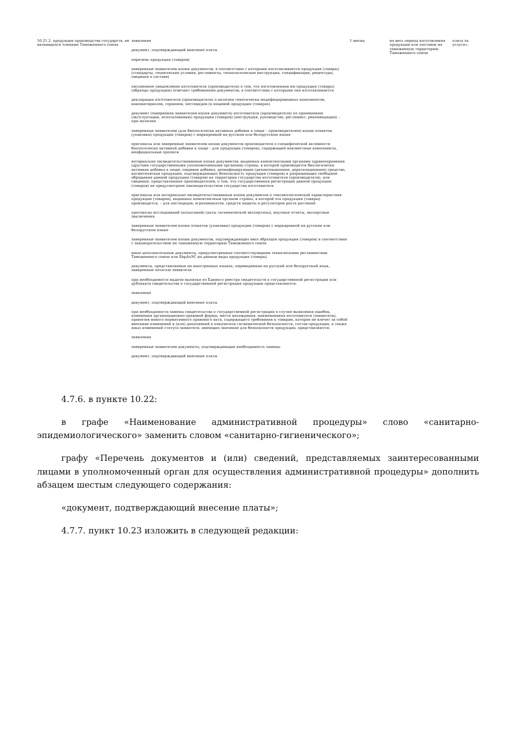| 10.21.2. продукции производства государств, не являющихся членами Таможенного союза | заявление документ, подтверждающий внесение платы перечень продукции (товаров) заверенные заявителем копии документов, в соответствии с которыми изготавливается продукция (товары) (стандарты, технические условия, регламенты, технологические инструкции, спецификации, рецептуры, сведения о составе) письменное уведомление изготовителя (производителя) о том, что изготовленная им продукция (товары) (образцы продукции) отвечает требованиям документов, в соответствии с которыми она изготавливается декларации изготовителя (производителя) о наличии генетически модифицированных компонентов, наноматериалов, гормонов, пестицидов (в пищевой продукции (товарах) документ (заверенная заявителем копия документа) изготовителя (производителя) по применению (эксплуатации, использованию) продукции (товаров) (инструкция, руководство, регламент, рекомендации) – при наличии заверенные заявителем (для биологически активных добавок к пище – производителем) копии этикеток (упаковки) продукции (товаров) с маркировкой на русском или белорусском языке оригиналы или заверенные заявителем копии документов производителя о специфической активности биологически активной добавки к пище – для продукции (товаров), содержащей неизвестные компоненты, неофициальные прописи нотариально засвидетельствованные копии документов, выданных компетентными органами здравоохранения (другими государственными уполномоченными органами) страны, в которой производятся биологически активная добавка к пище, пищевая добавка, дезинфицирующее (дезинсекционное, дератизационное) средство, косметическая продукция, подтверждающих безопасность продукции (товаров) и разрешающих свободное обращение данной продукции (товаров) на территории государства изготовителя (производителя), или сведения, представленные производителем, о том, что государственная регистрация данной продукции (товаров) не предусмотрена законодательством государства изготовителя оригиналы или нотариально засвидетельствованные копии документов о токсикологической характеристике продукции (товаров), выданных компетентным органом страны, в которой эта продукция (товары) производится, – для пестицидов, агрохимикатов, средств защиты и регуляторов роста растений протоколы исследований (испытаний) (акты гигиенической экспертизы), научные отчеты, экспертные заключения заверенные заявителем копии этикеток (упаковки) продукции (товаров) с маркировкой на русском или белорусском языке заверенные заявителем копии документов, подтверждающих ввоз образцов продукции (товаров) в соответствии с законодательством на таможенную территорию Таможенного союза иные дополнительные документы, предусмотренные соответствующими техническими регламентами Таможенного союза или ЕврАзЭС на данные виды продукции (товары) документы, представляемые на иностранных языках, переведенные на русский или белорусский язык, заверенные печатью заявителя при необходимости выдачи выписки из Единого реестра свидетельств о государственной регистрации или дубликата свидетельства о государственной регистрации продукции представляются: заявление документ, подтверждающий внесение платы при необходимости замены свидетельства о государственной регистрации в случае выявления ошибок, изменения организационно-правовой формы, места нахождения, наименования изготовителя (заявителя), принятия нового нормативного правового акта, содержащего требования к товарам, которое не влечет за собой внесение изменений и (или) дополнений в показатели гигиенической безопасности, состав продукции, а также иных изменений статуса заявителя, имеющих значение для безопасности продукции, представляются: заявление заверенные заявителем документы, подтверждающие необходимость замены документ, подтверждающий внесение платы | 1 месяц | на весь период изготовления продукции или поставок на таможенную территорию Таможенного союза | плата за услуги»; |
4.7.6. в пункте 10.22:
в графе «Наименование административной процедуры» слово «санитарно-эпидемиологического» заменить словом «санитарно-гигиенического»;
графу «Перечень документов и (или) сведений, представляемых заинтересованными лицами в уполномоченный орган для осуществления административной процедуры» дополнить абзацем шестым следующего содержания:
«документ, подтверждающий внесение платы»;
4.7.7. пункт 10.23 изложить в следующей редакции: